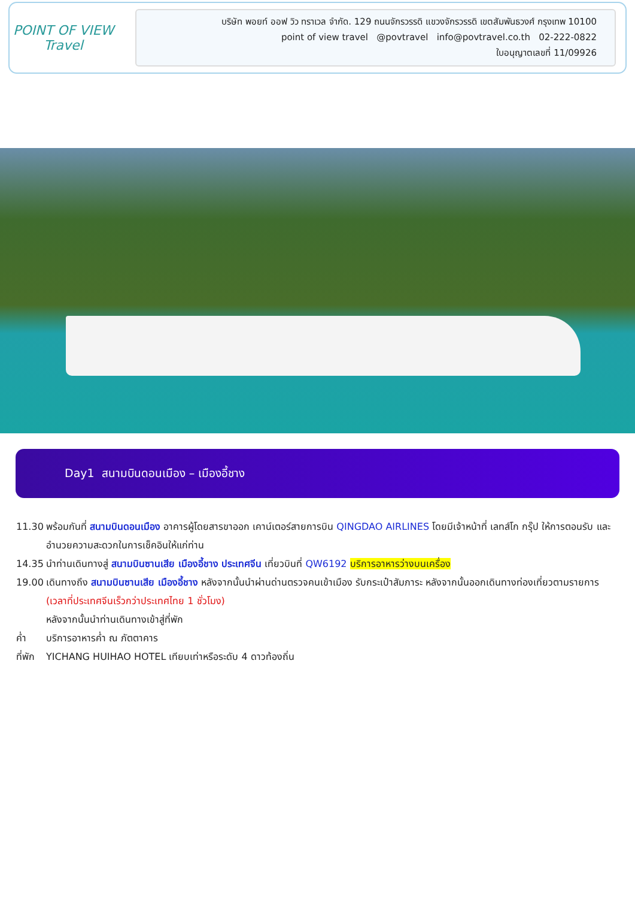POINT OF VIEW
Travel
บริษัท พอยท์ ออฟ วิว ทราเวล จำกัด. 129 ถนนจักรวรรดิ แขวงจักรวรรดิ เขตสัมพันธวงศ์ กรุงเทพ 10100
point of view travel @povtravel info@povtravel.co.th 02-222-0822
ใบอนุญาตเลขที่ 11/09926
Day1 สนามบินดอนเมือง – เมืองอี้ชาง
11.30 พร้อมกันที่ สนามบินดอนเมือง อาคารผู้โดยสารขาออก เคาน์เตอร์สายการบิน QINGDAO AIRLINES โดยมีเจ้าหน้าที่ เลทส์โก กรุ๊ป ให้การตอนรับ และ อำนวยความสะดวกในการเช็คอินให้แก่ท่าน
14.35 นำท่านเดินทางสู่ สนามบินซานเสีย เมืองอี้ชาง ประเทศจีน เที่ยวบินที่ QW6192 บริการอาหารว่างบนเครื่อง
19.00 เดินทางถึง สนามบินซานเสีย เมืองอี้ชาง หลังจากนั้นนำผ่านด่านตรวจคนเข้าเมือง รับกระเป๋าสัมภาระ หลังจากนั้นออกเดินทางท่องเที่ยวตามรายการ (เวลาที่ประเทศจีนเร็วกว่าประเทศไทย 1 ชั่วโมง)
หลังจากนั้นนำท่านเดินทางเข้าสู่ที่พัก
ค่ำ บริการอาหารค่ำ ณ ภัตตาคาร
ที่พัก YICHANG HUIHAO HOTEL เทียบเท่าหรือระดับ 4 ดาวท้องถิ่น